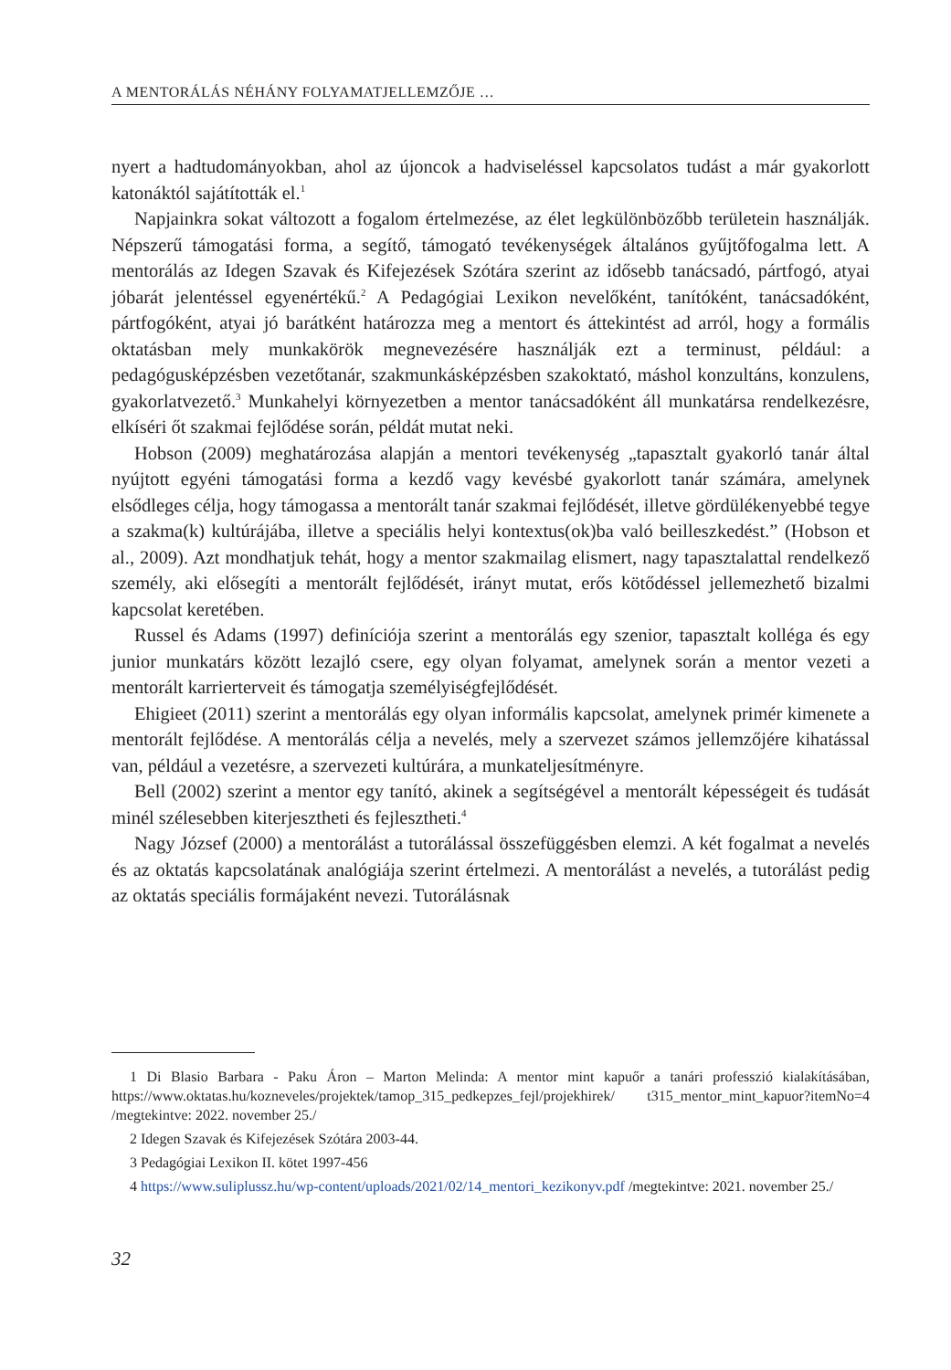A MENTORÁLÁS NÉHÁNY FOLYAMATJELLEMZŐJE …
nyert a hadtudományokban, ahol az újoncok a hadviseléssel kapcsolatos tudást a már gyakorlott katonáktól sajátították el.<sup>1</sup>
Napjainkra sokat változott a fogalom értelmezése, az élet legkülönbözőbb területein használják. Népszerű támogatási forma, a segítő, támogató tevékenységek általános gyűjtőfogalma lett. A mentorálás az Idegen Szavak és Kifejezések Szótára szerint az idősebb tanácsadó, pártfogó, atyai jóbarát jelentéssel egyenértékű.<sup>2</sup> A Pedagógiai Lexikon nevelőként, tanítóként, tanácsadóként, pártfogóként, atyai jó barátként határozza meg a mentort és áttekintést ad arról, hogy a formális oktatásban mely munkakörök megnevezésére használják ezt a terminust, például: a pedagógusképzésben vezetőtanár, szakmunkásképzésben szakoktató, máshol konzultáns, konzulens, gyakorlatvezető.<sup>3</sup> Munkahelyi környezetben a mentor tanácsadóként áll munkatársa rendelkezésre, elkíséri őt szakmai fejlődése során, példát mutat neki.
Hobson (2009) meghatározása alapján a mentori tevékenység „tapasztalt gyakorló tanár által nyújtott egyéni támogatási forma a kezdő vagy kevésbé gyakorlott tanár számára, amelynek elsődleges célja, hogy támogassa a mentorált tanár szakmai fejlődését, illetve gördülékenyebbé tegye a szakma(k) kultúrájába, illetve a speciális helyi kontextus(ok)ba való beilleszkedést.” (Hobson et al., 2009). Azt mondhatjuk tehát, hogy a mentor szakmailag elismert, nagy tapasztalattal rendelkező személy, aki elősegíti a mentorált fejlődését, irányt mutat, erős kötődéssel jellemezhető bizalmi kapcsolat keretében.
Russel és Adams (1997) definíciója szerint a mentorálás egy szenior, tapasztalt kolléga és egy junior munkatárs között lezajló csere, egy olyan folyamat, amelynek során a mentor vezeti a mentorált karrierterveit és támogatja személyiségfejlődését.
Ehigieet (2011) szerint a mentorálás egy olyan informális kapcsolat, amelynek primér kimenete a mentorált fejlődése. A mentorálás célja a nevelés, mely a szervezet számos jellemzőjére kihatással van, például a vezetésre, a szervezeti kultúrára, a munkateljesítményre.
Bell (2002) szerint a mentor egy tanító, akinek a segítségével a mentorált képességeit és tudását minél szélesebben kiterjesztheti és fejlesztheti.<sup>4</sup>
Nagy József (2000) a mentorálást a tutorálással összefüggésben elemzi. A két fogalmat a nevelés és az oktatás kapcsolatának analógiája szerint értelmezi. A mentorálást a nevelés, a tutorálást pedig az oktatás speciális formájaként nevezi. Tutorálásnak
1 Di Blasio Barbara - Paku Áron – Marton Melinda: A mentor mint kapuőr a tanári professzió kialakításában, https://www.oktatas.hu/kozneveles/projektek/tamop_315_pedkepzes_fejl/projekhirek/ t315_mentor_mint_kapuor?itemNo=4 /megtekintve: 2022. november 25./
2 Idegen Szavak és Kifejezések Szótára 2003-44.
3 Pedagógiai Lexikon II. kötet 1997-456
4 https://www.suliplussz.hu/wp-content/uploads/2021/02/14_mentori_kezikonyv.pdf /megtekintve: 2021. november 25./
32